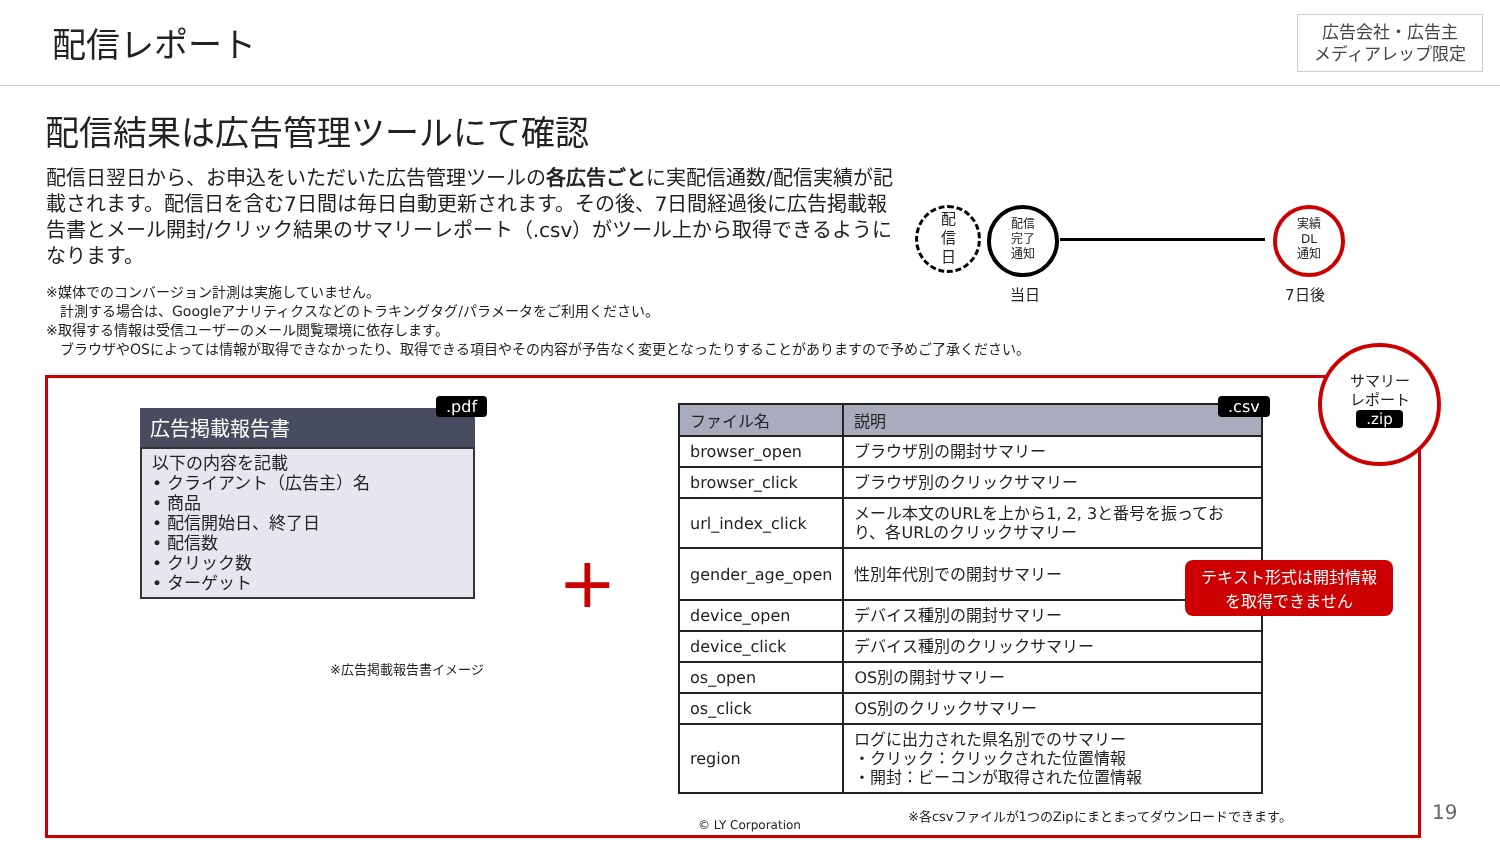配信レポート
広告会社・広告主
メディアレップ限定
配信結果は広告管理ツールにて確認
配信日翌日から、お申込をいただいた広告管理ツールの各広告ごとに実配信通数/配信実績が記載されます。配信日を含む7日間は毎日自動更新されます。その後、7日間経過後に広告掲載報告書とメール開封/クリック結果のサマリーレポート（.csv）がツール上から取得できるようになります。
※媒体でのコンバージョン計測は実施していません。
　計測する場合は、Googleアナリティクスなどのトラキングタグ/パラメータをご利用ください。
※取得する情報は受信ユーザーのメール閲覧環境に依存します。
　ブラウザやOSによっては情報が取得できなかったり、取得できる項目やその内容が予告なく変更となったりすることがありますので予めご了承ください。
配
信
日
配信
完了
通知
実績
DL
通知
当日 7日後
サマリー
レポート
.zip
広告掲載報告書
以下の内容を記載
• クライアント（広告主）名
• 商品
• 配信開始日、終了日
• 配信数
• クリック数
• ターゲット
※広告掲載報告書イメージ
.pdf
+
.csv
| ファイル名 | 説明 |
| --- | --- |
| browser_open | ブラウザ別の開封サマリー |
| browser_click | ブラウザ別のクリックサマリー |
| url_index_click | メール本文のURLを上から1, 2, 3と番号を振っており、各URLのクリックサマリー |
| gender_age_open | 性別年代別での開封サマリー |
| device_open | デバイス種別の開封サマリー |
| device_click | デバイス種別のクリックサマリー |
| os_open | OS別の開封サマリー |
| os_click | OS別のクリックサマリー |
| region | ログに出力された県名別でのサマリー ・クリック：クリックされた位置情報 ・開封：ビーコンが取得された位置情報 |
※各csvファイルが1つのZipにまとまってダウンロードできます。
© LY Corporation
テキスト形式は開封情報
を取得できません
19